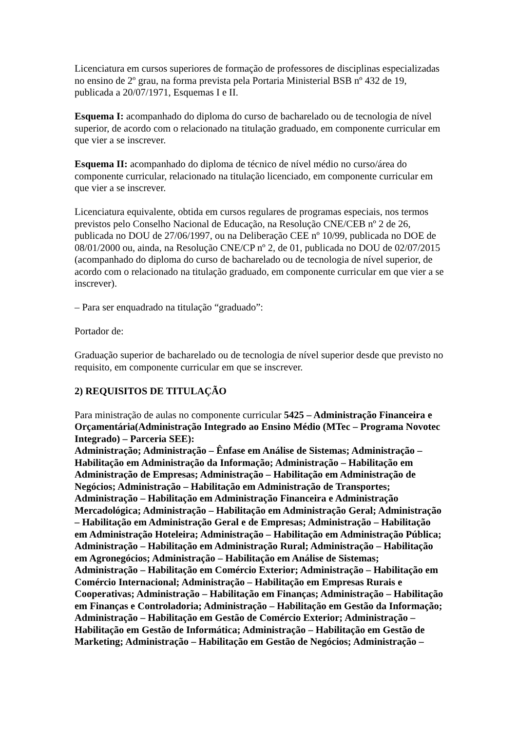Licenciatura em cursos superiores de formação de professores de disciplinas especializadas no ensino de 2º grau, na forma prevista pela Portaria Ministerial BSB nº 432 de 19, publicada a 20/07/1971, Esquemas I e II.
Esquema I: acompanhado do diploma do curso de bacharelado ou de tecnologia de nível superior, de acordo com o relacionado na titulação graduado, em componente curricular em que vier a se inscrever.
Esquema II: acompanhado do diploma de técnico de nível médio no curso/área do componente curricular, relacionado na titulação licenciado, em componente curricular em que vier a se inscrever.
Licenciatura equivalente, obtida em cursos regulares de programas especiais, nos termos previstos pelo Conselho Nacional de Educação, na Resolução CNE/CEB nº 2 de 26, publicada no DOU de 27/06/1997, ou na Deliberação CEE nº 10/99, publicada no DOE de 08/01/2000 ou, ainda, na Resolução CNE/CP nº 2, de 01, publicada no DOU de 02/07/2015 (acompanhado do diploma do curso de bacharelado ou de tecnologia de nível superior, de acordo com o relacionado na titulação graduado, em componente curricular em que vier a se inscrever).
– Para ser enquadrado na titulação “graduado”:
Portador de:
Graduação superior de bacharelado ou de tecnologia de nível superior desde que previsto no requisito, em componente curricular em que se inscrever.
2) REQUISITOS DE TITULAÇÃO
Para ministração de aulas no componente curricular 5425 – Administração Financeira e Orçamentária(Administração Integrado ao Ensino Médio (MTec – Programa Novotec Integrado) – Parceria SEE):
Administração; Administração – Ênfase em Análise de Sistemas; Administração – Habilitação em Administração da Informação; Administração – Habilitação em Administração de Empresas; Administração – Habilitação em Administração de Negócios; Administração – Habilitação em Administração de Transportes; Administração – Habilitação em Administração Financeira e Administração Mercadológica; Administração – Habilitação em Administração Geral; Administração – Habilitação em Administração Geral e de Empresas; Administração – Habilitação em Administração Hoteleira; Administração – Habilitação em Administração Pública; Administração – Habilitação em Administração Rural; Administração – Habilitação em Agronegócios; Administração – Habilitação em Análise de Sistemas; Administração – Habilitação em Comércio Exterior; Administração – Habilitação em Comércio Internacional; Administração – Habilitação em Empresas Rurais e Cooperativas; Administração – Habilitação em Finanças; Administração – Habilitação em Finanças e Controladoria; Administração – Habilitação em Gestão da Informação; Administração – Habilitação em Gestão de Comércio Exterior; Administração – Habilitação em Gestão de Informática; Administração – Habilitação em Gestão de Marketing; Administração – Habilitação em Gestão de Negócios; Administração –